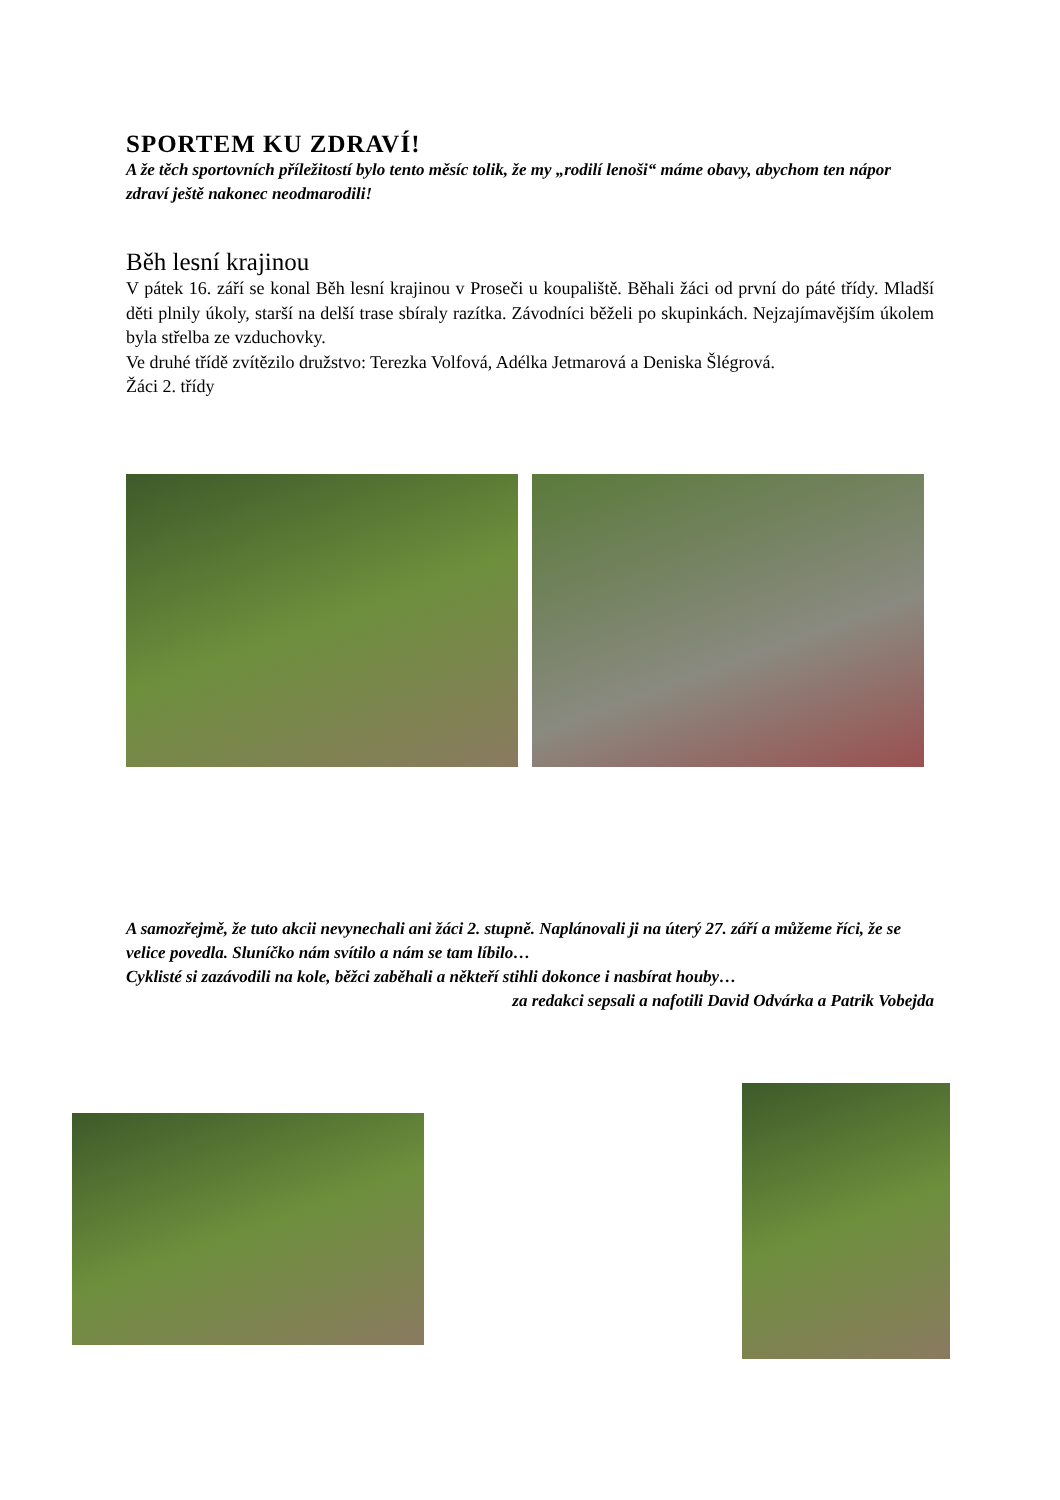SPORTEM KU ZDRAVÍ!
A že těch sportovních příležitostí bylo tento měsíc tolik, že my „rodilí lenoši“ máme obavy, abychom ten nápor zdraví ještě nakonec neodmarodili!
Běh lesní krajinou
V pátek 16. září se konal Běh lesní krajinou v Proseči u koupaliště. Běhali žáci od první do páté třídy. Mladší děti plnily úkoly, starší na delší trase sbíraly razítka. Závodníci běželi po skupinkách. Nejzajímavějším úkolem byla střelba ze vzduchovky.
Ve druhé třídě zvítězilo družstvo: Terezka Volfová, Adélka Jetmarová a Deniska Šlégrová.
Žáci 2. třídy
A samozřejmě, že tuto akcii nevynechali ani žáci 2. stupně. Naplánovali ji na úterý 27. září a můžeme říci, že se velice povedla. Sluníčko nám svítilo a nám se tam líbilo…
Cyklisté si zazávodili na kole, běžci zaběhali a někteří stihli dokonce i nasbírat houby…
za redakci sepsali a nafotili David Odvárka a Patrik Vobejda